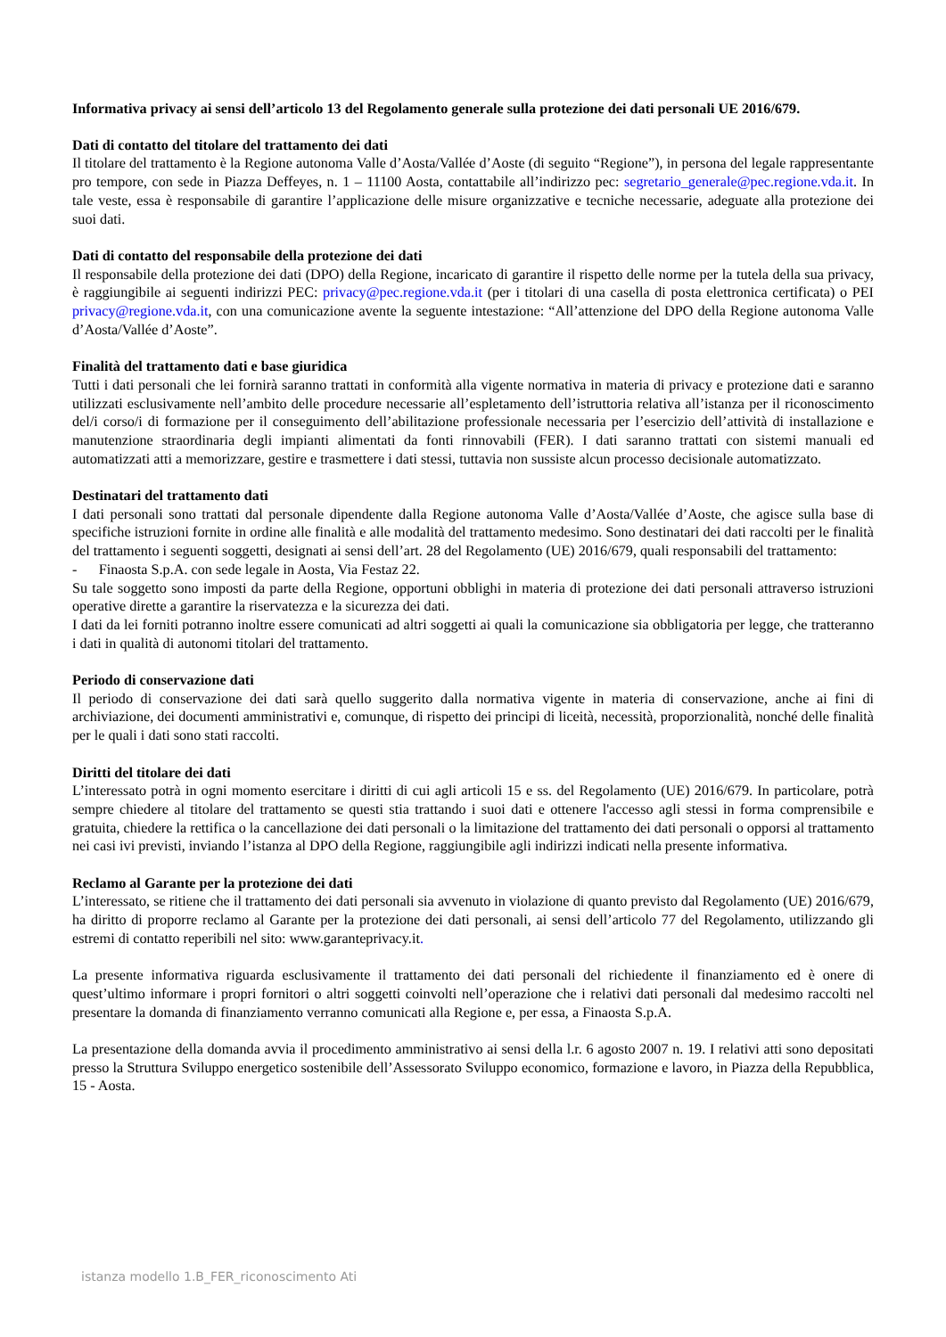Informativa privacy ai sensi dell’articolo 13 del Regolamento generale sulla protezione dei dati personali UE 2016/679.
Dati di contatto del titolare del trattamento dei dati
Il titolare del trattamento è la Regione autonoma Valle d’Aosta/Vallée d’Aoste (di seguito “Regione”), in persona del legale rappresentante pro tempore, con sede in Piazza Deffeyes, n. 1 – 11100 Aosta, contattabile all’indirizzo pec: segretario_generale@pec.regione.vda.it. In tale veste, essa è responsabile di garantire l’applicazione delle misure organizzative e tecniche necessarie, adeguate alla protezione dei suoi dati.
Dati di contatto del responsabile della protezione dei dati
Il responsabile della protezione dei dati (DPO) della Regione, incaricato di garantire il rispetto delle norme per la tutela della sua privacy, è raggiungibile ai seguenti indirizzi PEC: privacy@pec.regione.vda.it (per i titolari di una casella di posta elettronica certificata) o PEI privacy@regione.vda.it, con una comunicazione avente la seguente intestazione: “All’attenzione del DPO della Regione autonoma Valle d’Aosta/Vallée d’Aoste”.
Finalità del trattamento dati e base giuridica
Tutti i dati personali che lei fornirà saranno trattati in conformità alla vigente normativa in materia di privacy e protezione dati e saranno utilizzati esclusivamente nell’ambito delle procedure necessarie all’espletamento dell’istruttoria relativa all’istanza per il riconoscimento del/i corso/i di formazione per il conseguimento dell’abilitazione professionale necessaria per l’esercizio dell’attività di installazione e manutenzione straordinaria degli impianti alimentati da fonti rinnovabili (FER). I dati saranno trattati con sistemi manuali ed automatizzati atti a memorizzare, gestire e trasmettere i dati stessi, tuttavia non sussiste alcun processo decisionale automatizzato.
Destinatari del trattamento dati
I dati personali sono trattati dal personale dipendente dalla Regione autonoma Valle d’Aosta/Vallée d’Aoste, che agisce sulla base di specifiche istruzioni fornite in ordine alle finalità e alle modalità del trattamento medesimo. Sono destinatari dei dati raccolti per le finalità del trattamento i seguenti soggetti, designati ai sensi dell’art. 28 del Regolamento (UE) 2016/679, quali responsabili del trattamento:
- Finaosta S.p.A. con sede legale in Aosta, Via Festaz 22.
Su tale soggetto sono imposti da parte della Regione, opportuni obblighi in materia di protezione dei dati personali attraverso istruzioni operative dirette a garantire la riservatezza e la sicurezza dei dati.
I dati da lei forniti potranno inoltre essere comunicati ad altri soggetti ai quali la comunicazione sia obbligatoria per legge, che tratteranno i dati in qualità di autonomi titolari del trattamento.
Periodo di conservazione dati
Il periodo di conservazione dei dati sarà quello suggerito dalla normativa vigente in materia di conservazione, anche ai fini di archiviazione, dei documenti amministrativi e, comunque, di rispetto dei principi di liceità, necessità, proporzionalità, nonché delle finalità per le quali i dati sono stati raccolti.
Diritti del titolare dei dati
L’interessato potrà in ogni momento esercitare i diritti di cui agli articoli 15 e ss. del Regolamento (UE) 2016/679. In particolare, potrà sempre chiedere al titolare del trattamento se questi stia trattando i suoi dati e ottenere l'accesso agli stessi in forma comprensibile e gratuita, chiedere la rettifica o la cancellazione dei dati personali o la limitazione del trattamento dei dati personali o opporsi al trattamento nei casi ivi previsti, inviando l’istanza al DPO della Regione, raggiungibile agli indirizzi indicati nella presente informativa.
Reclamo al Garante per la protezione dei dati
L’interessato, se ritiene che il trattamento dei dati personali sia avvenuto in violazione di quanto previsto dal Regolamento (UE) 2016/679, ha diritto di proporre reclamo al Garante per la protezione dei dati personali, ai sensi dell’articolo 77 del Regolamento, utilizzando gli estremi di contatto reperibili nel sito: www.garanteprivacy.it.
La presente informativa riguarda esclusivamente il trattamento dei dati personali del richiedente il finanziamento ed è onere di quest’ultimo informare i propri fornitori o altri soggetti coinvolti nell’operazione che i relativi dati personali dal medesimo raccolti nel presentare la domanda di finanziamento verranno comunicati alla Regione e, per essa, a Finaosta S.p.A.
La presentazione della domanda avvia il procedimento amministrativo ai sensi della l.r. 6 agosto 2007 n. 19. I relativi atti sono depositati presso la Struttura Sviluppo energetico sostenibile dell’Assessorato Sviluppo economico, formazione e lavoro, in Piazza della Repubblica, 15 - Aosta.
istanza modello 1.B_FER_riconoscimento Ati